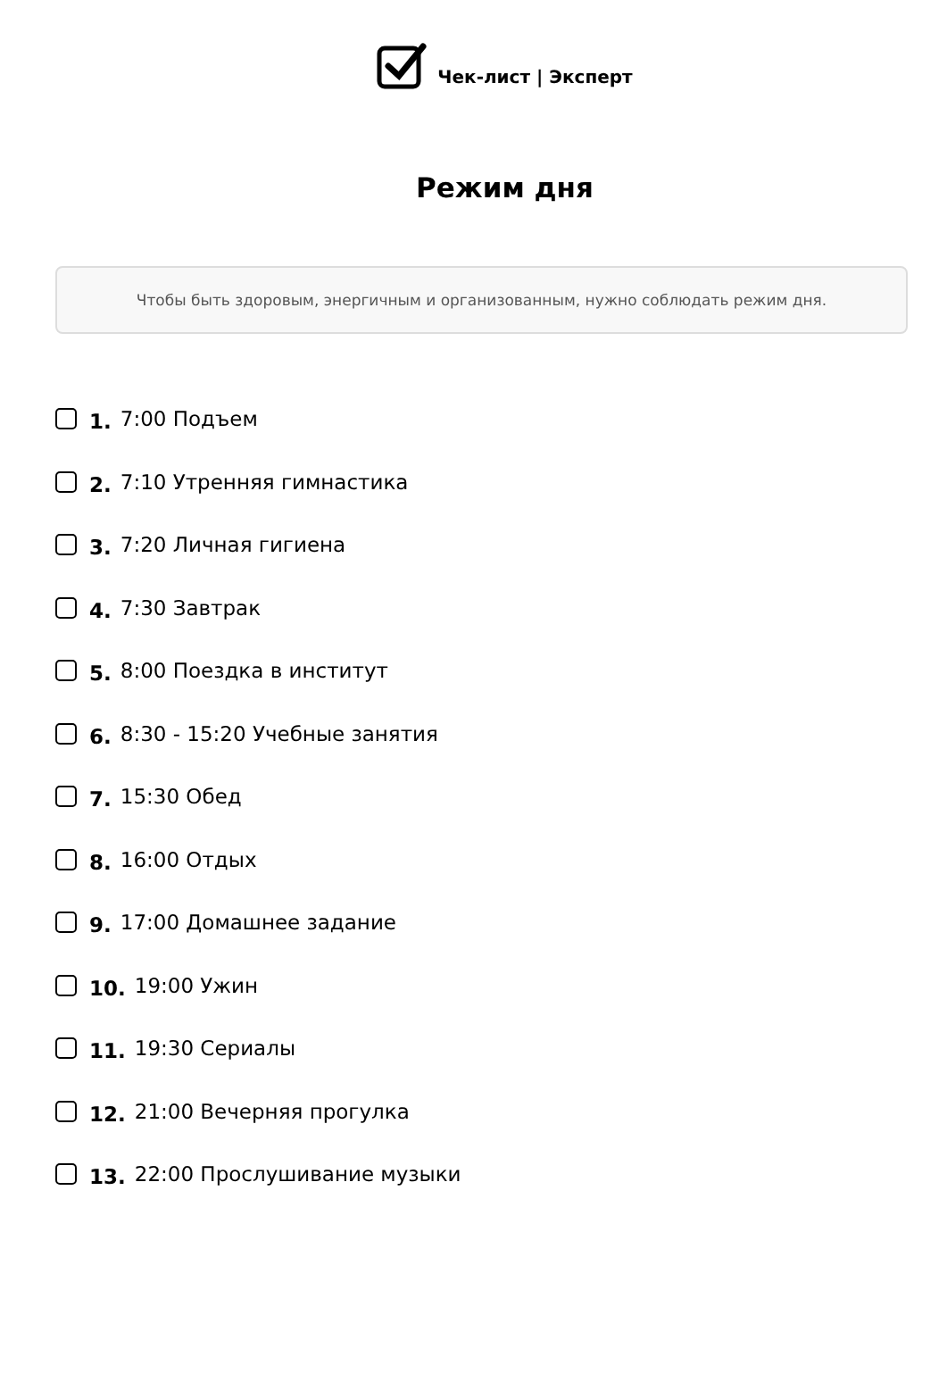Чек-лист | Эксперт
Режим дня
Чтобы быть здоровым, энергичным и организованным, нужно соблюдать режим дня.
1. 7:00 Подъем
2. 7:10 Утренняя гимнастика
3. 7:20 Личная гигиена
4. 7:30 Завтрак
5. 8:00 Поездка в институт
6. 8:30 - 15:20 Учебные занятия
7. 15:30 Обед
8. 16:00 Отдых
9. 17:00 Домашнее задание
10. 19:00 Ужин
11. 19:30 Сериалы
12. 21:00 Вечерняя прогулка
13. 22:00 Прослушивание музыки